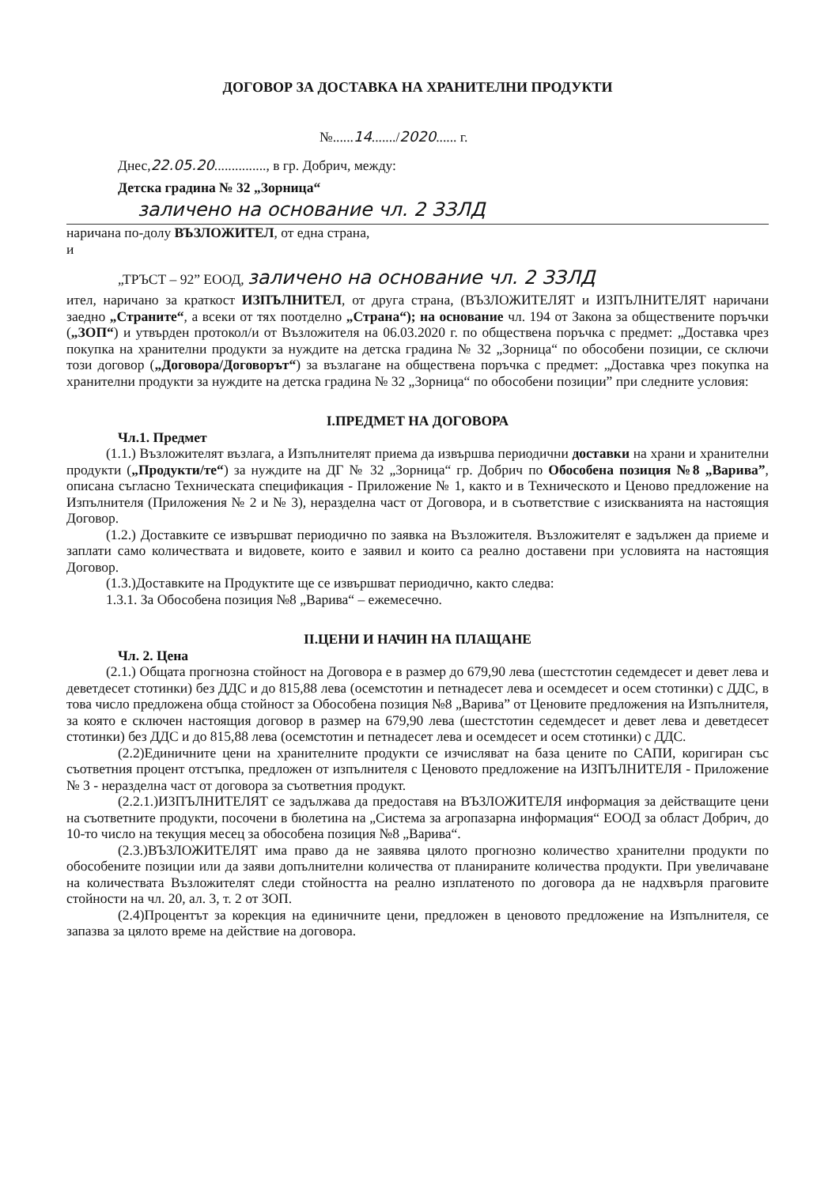ДОГОВОР ЗА ДОСТАВКА НА ХРАНИТЕЛНИ ПРОДУКТИ
№......14......./2020...... г.
Днес,22.05.20..............., в гр. Добрич, между:
Детска градина № 32 „Зорница“
заличено на основание чл. 2 ЗЗЛД
наричана по-долу ВЪЗЛОЖИТЕЛ, от една страна,
и
„ТРЪСТ – 92” ЕООД, заличено на основание чл. 2 ЗЗЛД
ител, наричано за краткост ИЗПЪЛНИТЕЛ, от друга страна, (ВЪЗЛОЖИТЕЛЯТ и ИЗПЪЛНИТЕЛЯТ наричани заедно „Страните“, а всеки от тях поотделно „Страна“); на основание чл. 194 от Закона за обществените поръчки („ЗОП“) и утвърден протокол/и от Възложителя на 06.03.2020 г. по обществена поръчка с предмет: „Доставка чрез покупка на хранителни продукти за нуждите на детска градина № 32 „Зорница“ по обособени позиции, се сключи този договор („Договора/Договорът“) за възлагане на обществена поръчка с предмет: „Доставка чрез покупка на хранителни продукти за нуждите на детска градина № 32 „Зорница“ по обособени позиции” при следните условия:
I.ПРЕДМЕТ НА ДОГОВОРА
Чл.1. Предмет
(1.1.) Възложителят възлага, а Изпълнителят приема да извършва периодични доставки на храни и хранителни продукти („Продукти/те“) за нуждите на ДГ № 32 „Зорница“ гр. Добрич по Обособена позиция №8 „Варива”, описана съгласно Техническата спецификация - Приложение № 1, както и в Техническото и Ценово предложение на Изпълнителя (Приложения № 2 и № 3), неразделна част от Договора, и в съответствие с изискванията на настоящия Договор.
(1.2.) Доставките се извършват периодично по заявка на Възложителя. Възложителят е задължен да приеме и заплати само количествата и видовете, които е заявил и които са реално доставени при условията на настоящия Договор.
(1.3.)Доставките на Продуктите ще се извършват периодично, както следва:
1.3.1. За Обособена позиция №8 „Варива“ – ежемесечно.
II.ЦЕНИ И НАЧИН НА ПЛАЩАНЕ
Чл. 2. Цена
(2.1.) Общата прогнозна стойност на Договора е в размер до 679,90 лева (шестстотин седемдесет и девет лева и деветдесет стотинки) без ДДС и до 815,88 лева (осемстотин и петнадесет лева и осемдесет и осем стотинки) с ДДС, в това число предложена обща стойност за Обособена позиция №8 „Варива” от Ценовите предложения на Изпълнителя, за която е сключен настоящия договор в размер на 679,90 лева (шестстотин седемдесет и девет лева и деветдесет стотинки) без ДДС и до 815,88 лева (осемстотин и петнадесет лева и осемдесет и осем стотинки) с ДДС.
(2.2)Единичните цени на хранителните продукти се изчисляват на база цените по САПИ, коригиран със съответния процент отстъпка, предложен от изпълнителя с Ценовото предложение на ИЗПЪЛНИТЕЛЯ - Приложение № 3 - неразделна част от договора за съответния продукт.
(2.2.1.)ИЗПЪЛНИТЕЛЯТ се задължава да предоставя на ВЪЗЛОЖИТЕЛЯ информация за действащите цени на съответните продукти, посочени в бюлетина на „Система за агропазарна информация“ ЕООД за област Добрич, до 10-то число на текущия месец за обособена позиция №8 „Варива“.
(2.3.)ВЪЗЛОЖИТЕЛЯТ има право да не заявява цялото прогнозно количество хранителни продукти по обособените позиции или да заяви допълнителни количества от планираните количества продукти. При увеличаване на количествата Възложителят следи стойността на реално изплатеното по договора да не надхвърля праговите стойности на чл. 20, ал. 3, т. 2 от ЗОП.
(2.4)Процентът за корекция на единичните цени, предложен в ценовото предложение на Изпълнителя, се запазва за цялото време на действие на договора.